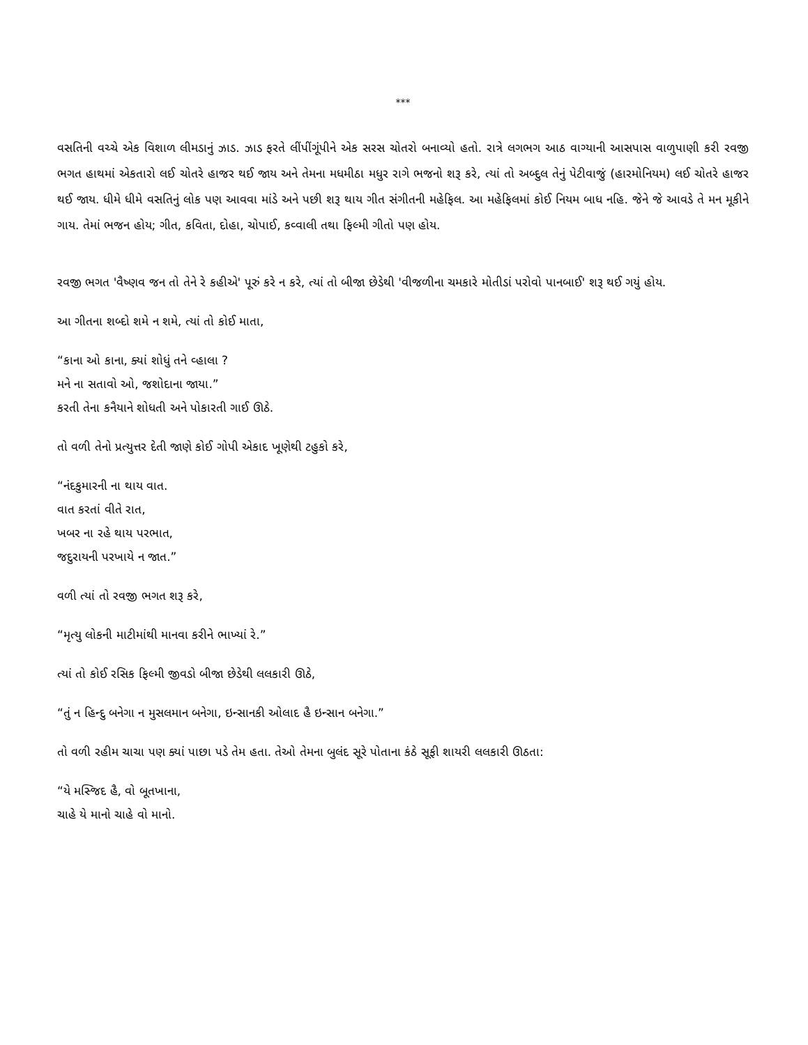***
વસતિની વચ્ચે એક વિશાળ લીમડાનું ઝાડ. ઝાડ ફરતે લીંપીંગૂંપીને એક સરસ ચોતરો બનાવ્યો હતો. રાત્રે લગભગ આઠ વાગ્યાની આસપાસ વાળુપાણી કરી રવજી ભગત હાથમાં એકતારો લઈ ચોતરે હાજર થઈ જાય અને તેમના મધમીઠા મધુર રાગે ભજનો શરૂ કરે, ત્યાં તો અબ્દુલ તેનું પેટીવાજું (હારમોનિયમ) લઈ ચોતરે હાજર થઈ જાય. ધીમે ધીમે વસતિનું લોક પણ આવવા માંડે અને પછી શરૂ થાય ગીત સંગીતની મહેફિલ. આ મહેફિલમાં કોઈ નિયમ બાધ નહિ. જેને જે આવડે તે મન મૂકીને ગાય. તેમાં ભજન હોય; ગીત, કવિતા, દોહા, ચોપાઈ, કવ્વાલી તથા ફિલ્મી ગીતો પણ હોય.
રવજી ભગત 'વૈષ્ણવ જન તો તેને રે કહીએ' પૂરું કરે ન કરે, ત્યાં તો બીજા છેડેથી 'વીજળીના ચમકારે મોતીડાં પરોવો પાનબાઈ' શરૂ થઈ ગયું હોય.
આ ગીતના શબ્દો શમે ન શમે, ત્યાં તો કોઈ માતા,
“કાના ઓ કાના, ક્યાં શોધું તને વ્હાલા ?
મને ના સતાવો ઓ, જશોદાના જાયા.”
કરતી તેના કનૈયાને શોધતી અને પોકારતી ગાઈ ઊઠે.
તો વળી તેનો પ્રત્યુત્તર દેતી જાણે કોઈ ગોપી એકાદ ખૂણેથી ટહુકો કરે,
“નંદકુમારની ના થાય વાત.
વાત કરતાં વીતે રાત,
ખબર ના રહે થાય પરભાત,
જદુરાયની પરખાયે ન જાત.”
વળી ત્યાં તો રવજી ભગત શરૂ કરે,
“મૃત્યુ લોકની માટીમાંથી માનવા કરીને ભાખ્યાં રે.”
ત્યાં તો કોઈ રસિક ફિલ્મી જીવડો બીજા છેડેથી લલકારી ઊઠે,
“તું ન હિન્દુ બનેગા ન મુસલમાન બનેગા, ઇન્સાનકી ઓલાદ હૈ ઇન્સાન બનેગા.”
તો વળી રહીમ ચાચા પણ ક્યાં પાછા પડે તેમ હતા. તેઓ તેમના બુલંદ સૂરે પોતાના કંઠે સૂફી શાયરી લલકારી ઊઠતા:
“યે મસ્જિદ હૈ, વો બૂતખાના,
ચાહે યે માનો ચાહે વો માનો.